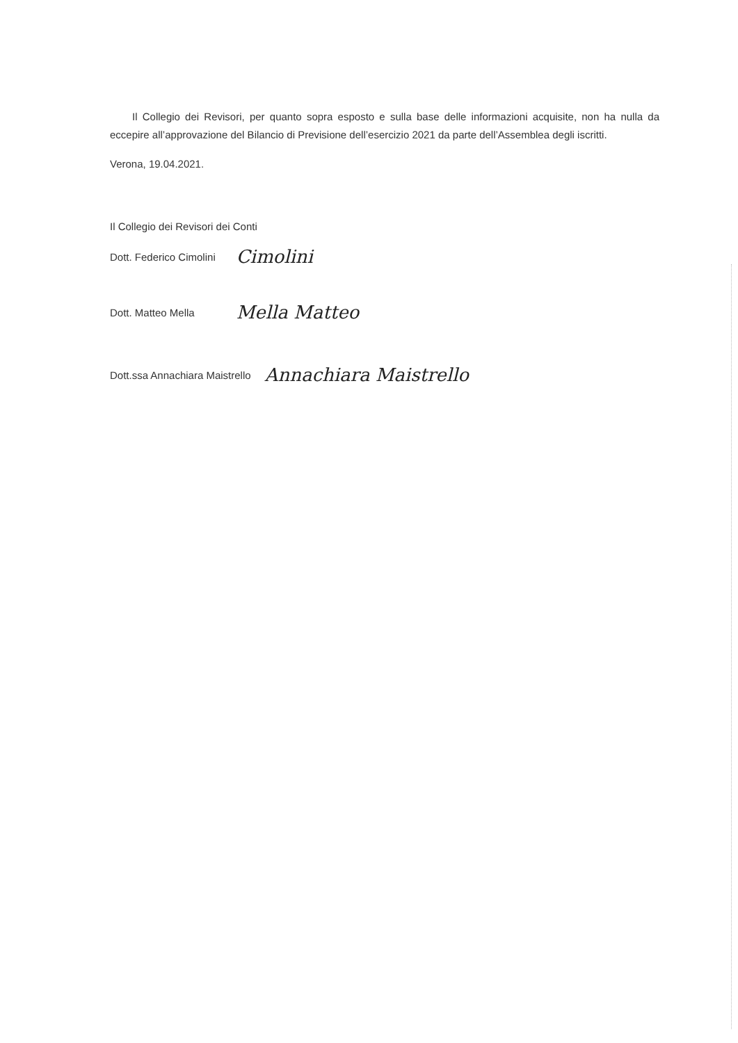Il Collegio dei Revisori, per quanto sopra esposto e sulla base delle informazioni acquisite, non ha nulla da eccepire all’approvazione del Bilancio di Previsione dell’esercizio 2021 da parte dell’Assemblea degli iscritti.
Verona, 19.04.2021.
Il Collegio dei Revisori dei Conti
Dott. Federico Cimolini Cimolini
Dott. Matteo Mella Mella Matteo
Dott.ssa Annachiara Maistrello Annachiara Maistrello